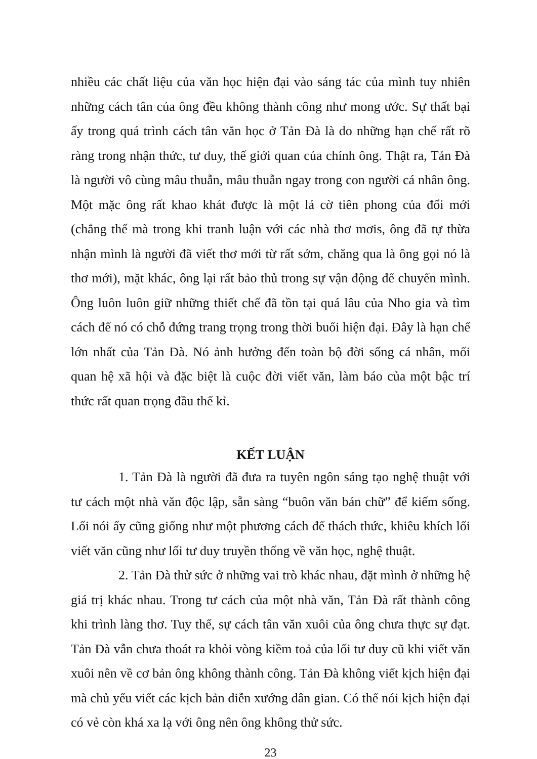nhiều các chất liệu của văn học hiện đại vào sáng tác của mình tuy nhiên những cách tân của ông đều không thành công như mong ước. Sự thất bại ấy trong quá trình cách tân văn học ở Tản Đà là do những hạn chế rất rõ ràng trong nhận thức, tư duy, thế giới quan của chính ông. Thật ra, Tản Đà là người vô cùng mâu thuẫn, mâu thuẫn ngay trong con người cá nhân ông. Một mặc ông rất khao khát được là một lá cờ tiên phong của đổi mới (chẳng thế mà trong khi tranh luận với các nhà thơ mơis, ông đã tự thừa nhận mình là người đã viết thơ mới từ rất sớm, chăng qua là ông gọi nó là thơ mới), mặt khác, ông lại rất bảo thủ trong sự vận động để chuyển mình. Ông luôn luôn giữ những thiết chế đã tồn tại quá lâu của Nho gia và tìm cách để nó có chỗ đứng trang trọng trong thời buổi hiện đại. Đây là hạn chế lớn nhất của Tản Đà. Nó ảnh hưởng đến toàn bộ đời sống cá nhân, mối quan hệ xã hội và đặc biệt là cuộc đời viết văn, làm báo của một bậc trí thức rất quan trọng đầu thế kỉ.
KẾT LUẬN
1. Tản Đà là người đã đưa ra tuyên ngôn sáng tạo nghệ thuật với tư cách một nhà văn độc lập, sẵn sàng “buôn văn bán chữ” để kiếm sống. Lối nói ấy cũng giống như một phương cách để thách thức, khiêu khích lối viết văn cũng như lối tư duy truyền thống về văn học, nghệ thuật.
2. Tản Đà thử sức ở những vai trò khác nhau, đặt mình ở những hệ giá trị khác nhau. Trong tư cách của một nhà văn, Tản Đà rất thành công khi trình làng thơ. Tuy thế, sự cách tân văn xuôi của ông chưa thực sự đạt. Tản Đà vẫn chưa thoát ra khỏi vòng kiềm toả của lối tư duy cũ khi viết văn xuôi nên về cơ bản ông không thành công. Tản Đà không viết kịch hiện đại mà chủ yếu viết các kịch bản diễn xướng dân gian. Có thể nói kịch hiện đại có vẻ còn khá xa lạ với ông nên ông không thử sức.
23